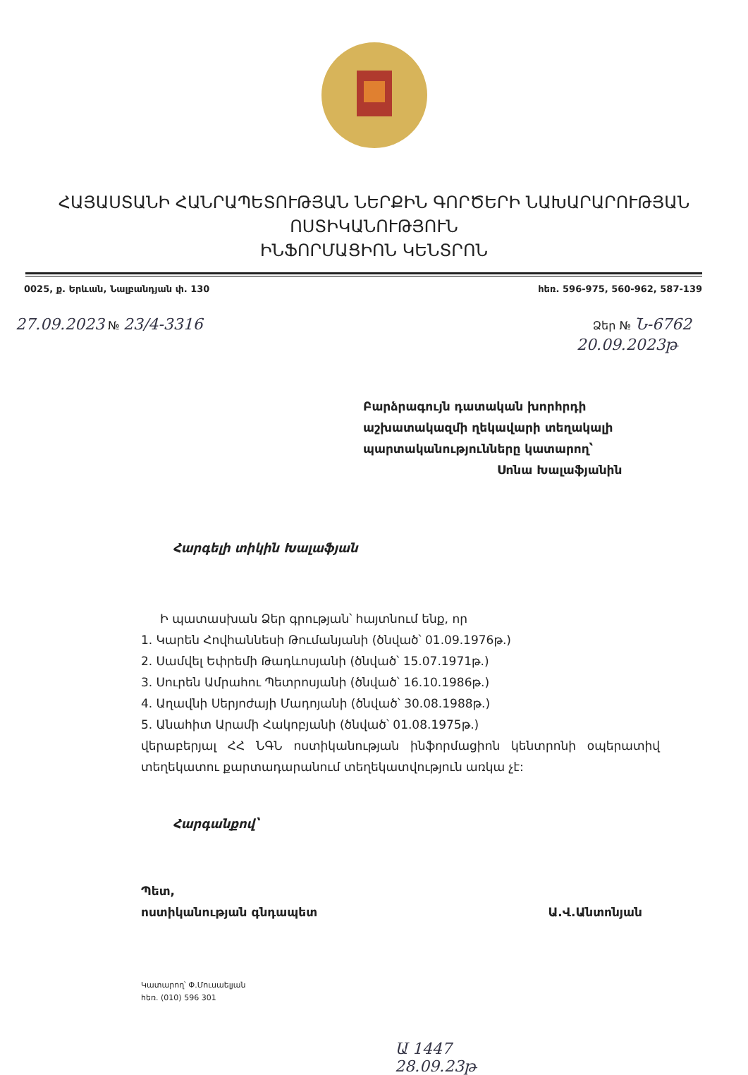ՀԱՅԱՍՏԱՆԻ ՀԱՆՐԱՊԵՏՈՒԹՅԱՆ ՆԵՐՔԻՆ ԳՈՐԾԵՐԻ ՆԱԽԱՐԱՐՈՒԹՅԱՆ
ՈՍՏԻԿԱՆՈՒԹՅՈՒՆ
ԻՆՖՈՐՄԱՑԻՈՆ ԿԵՆՏՐՈՆ
0025, ք. Երևան, Նալբանդյան փ. 130 հեռ. 596-975, 560-962, 587-139
27.09.2023 № 23/4-3316 Ձեր № Ն-6762
20.09.2023թ
Բարձրագույն դատական խորհրդի
աշխատակազմի ղեկավարի տեղակալի
պարտականությունները կատարող՝
Սոնա Խալաֆյանին
Հարգելի տիկին Խալաֆյան
Ի պատասխան Ձեր գրության՝ հայտնում ենք, որ
1. Կարեն Հովհաննեսի Թումանյանի (ծնված՝ 01.09.1976թ.)
2. Սամվել Եփրեմի Թադևոսյանի (ծնված՝ 15.07.1971թ.)
3. Սուրեն Ամրահու Պետրոսյանի (ծնված՝ 16.10.1986թ.)
4. Աղավնի Սերյոժայի Մադոյանի (ծնված՝ 30.08.1988թ.)
5. Անահիտ Արամի Հակոբյանի (ծնված՝ 01.08.1975թ.)
վերաբերյալ ՀՀ ՆԳՆ ոստիկանության ինֆորմացիոն կենտրոնի օպերատիվ տեղեկատու քարտադարանում տեղեկատվություն առկա չէ:
Հարգանքով՝
Պետ,
ոստիկանության գնդապետ Ա.Վ.Անտոնյան
Կատարող՝ Փ.Մուսաելյան
հեռ. (010) 596 301
Ա 1447
28.09.23թ